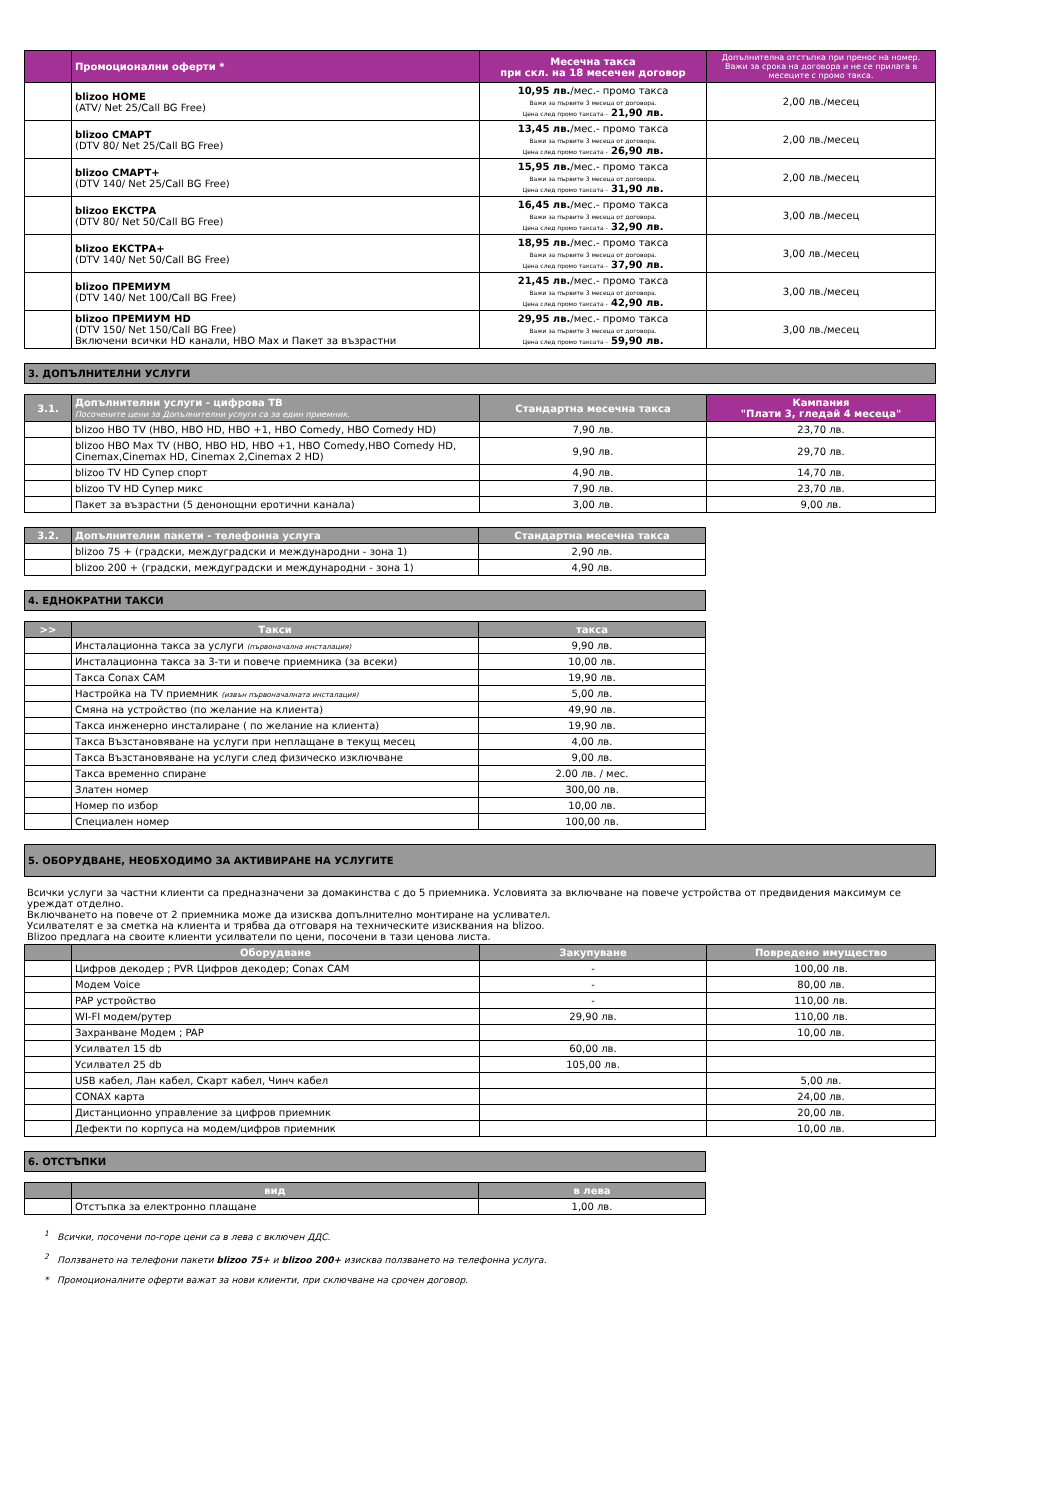| | Промоционални оферти * | Месечна такса при скл. на 18 месечен договор | Допълнителна отстъпка при пренос на номер. Важи за срока на договора и не се прилага в месеците с промо такса. |
| --- | --- | --- | --- |
| | blizoo HOME (ATV/ Net 25/Call BG Free) | 10,95 лв. /мес.- промо такса Важи за първите 3 месеца от договора. Цена след промо таксата - 21,90 лв. | 2,00 лв./месец |
| | blizoo СМАРТ (DTV 80/ Net 25/Call BG Free) | 13,45 лв. /мес.- промо такса Важи за първите 3 месеца от договора. Цена след промо таксата - 26,90 лв. | 2,00 лв./месец |
| | blizoo СМАРТ+ (DTV 140/ Net 25/Call BG Free) | 15,95 лв. /мес.- промо такса Важи за първите 3 месеца от договора. Цена след промо таксата - 31,90 лв. | 2,00 лв./месец |
| | blizoo ЕКСТРА (DTV 80/ Net 50/Call BG Free) | 16,45 лв. /мес.- промо такса Важи за първите 3 месеца от договора. Цена след промо таксата - 32,90 лв. | 3,00 лв./месец |
| | blizoo ЕКСТРА+ (DTV 140/ Net 50/Call BG Free) | 18,95 лв. /мес.- промо такса Важи за първите 3 месеца от договора. Цена след промо таксата - 37,90 лв. | 3,00 лв./месец |
| | blizoo ПРЕМИУМ (DTV 140/ Net 100/Call BG Free) | 21,45 лв. /мес.- промо такса Важи за първите 3 месеца от договора. Цена след промо таксата - 42,90 лв. | 3,00 лв./месец |
| | blizoo ПРЕМИУМ HD (DTV 150/ Net 150/Call BG Free) Включени всички HD канали, HBO Max и Пакет за възрастни | 29,95 лв. /мес.- промо такса Важи за първите 3 месеца от договора. Цена след промо таксата - 59,90 лв. | 3,00 лв./месец |
3. ДОПЪЛНИТЕЛНИ УСЛУГИ
| 3.1. | Допълнителни услуги - цифрова ТВ Посочените цени за Допълнителни услуги са за един приемник. | Стандартна месечна такса | Кампания "Плати 3, гледай 4 месеца" |
| --- | --- | --- | --- |
| | blizoo HBO TV (HBO, HBO HD, HBO +1, HBO Comedy, HBO Comedy HD) | 7,90 лв. | 23,70 лв. |
| | blizoo HBO Max TV (HBO, HBO HD, HBO +1, HBO Comedy,HBO Comedy HD, Cinemax,Cinemax HD, Cinemax 2,Cinemax 2 HD) | 9,90 лв. | 29,70 лв. |
| | blizoo TV HD Супер спорт | 4,90 лв. | 14,70 лв. |
| | blizoo TV HD Супер микс | 7,90 лв. | 23,70 лв. |
| | Пакет за възрастни (5 денонощни еротични канала) | 3,00 лв. | 9,00 лв. |
| 3.2. | Допълнителни пакети - телефонна услуга | Стандартна месечна такса |
| --- | --- | --- |
| | blizoo 75 + (градски, междуградски и международни - зона 1) | 2,90 лв. |
| | blizoo 200 + (градски, междуградски и международни - зона 1) | 4,90 лв. |
4. ЕДНОКРАТНИ ТАКСИ
| >> | Такси | такса |
| --- | --- | --- |
| | Инсталационна такса за услуги (първоначална инсталация) | 9,90 лв. |
| | Инсталационна такса за 3-ти и повече приемника (за всеки) | 10,00 лв. |
| | Такса Conax CAM | 19,90 лв. |
| | Настройка на TV приемник (извън първоначалната инсталация) | 5,00 лв. |
| | Смяна на устройство (по желание на клиента) | 49,90 лв. |
| | Такса инженерно инсталиране ( по желание на клиента) | 19,90 лв. |
| | Такса Възстановяване на услуги при неплащане в текущ месец | 4,00 лв. |
| | Такса Възстановяване на услуги след физическо изключване | 9,00 лв. |
| | Такса временно спиране | 2.00 лв. / мес. |
| | Златен номер | 300,00 лв. |
| | Номер по избор | 10,00 лв. |
| | Специален номер | 100,00 лв. |
5. ОБОРУДВАНЕ, НЕОБХОДИМО ЗА АКТИВИРАНЕ НА УСЛУГИТЕ
Всички услуги за частни клиенти са предназначени за домакинства с до 5 приемника. Условията за включване на повече устройства от предвидения максимум се уреждат отделно.
Включването на повече от 2 приемника може да изисква допълнително монтиране на усливател.
Усилвателят е за сметка на клиента и трябва да отговаря на техническите изисквания на blizoo.
Blizoo предлага на своите клиенти усилватели по цени, посочени в тази ценова листа.
| | Оборудване | Закупуване | Повредено имущество |
| --- | --- | --- | --- |
| | Цифров декодер ; PVR Цифров декодер; Conax CAM | - | 100,00 лв. |
| | Модем Voice | - | 80,00 лв. |
| | PAP устройство | - | 110,00 лв. |
| | WI-FI модем/рутер | 29,90 лв. | 110,00 лв. |
| | Захранване Модем ; PAP | | 10,00 лв. |
| | Усилвател 15 db | 60,00 лв. | |
| | Усилвател 25 db | 105,00 лв. | |
| | USB кабел, Лан кабел, Скарт кабел, Чинч кабел | | 5,00 лв. |
| | CONAX карта | | 24,00 лв. |
| | Дистанционно управление за цифров приемник | | 20,00 лв. |
| | Дефекти по корпуса на модем/цифров приемник | | 10,00 лв. |
6. ОТСТЪПКИ
| | вид | в лева |
| --- | --- | --- |
| | Отстъпка за електронно плащане | 1,00 лв. |
<sup>1</sup> Всички, посочени по-горе цени са в лева с включен ДДС.
<sup>2</sup> Ползването на телефони пакети blizoo 75+ и blizoo 200+ изисква ползването на телефонна услуга.
* Промоционалните оферти важат за нови клиенти, при сключване на срочен договор.